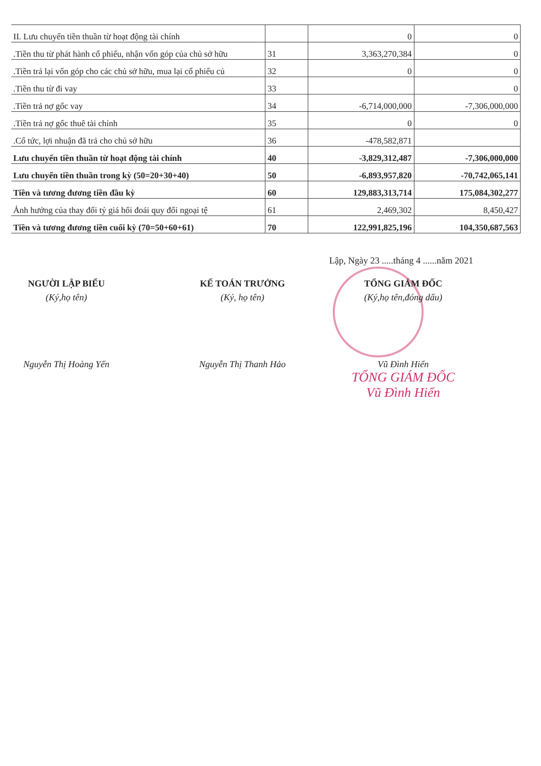| II. Lưu chuyển tiền thuần từ hoạt động tài chính | | 0 | 0 |
| .Tiền thu từ phát hành cổ phiếu, nhận vốn góp của chủ sở hữu | 31 | 3,363,270,384 | 0 |
| .Tiền trả lại vốn góp cho các chủ sở hữu, mua lại cổ phiếu củ | 32 | 0 | 0 |
| .Tiền thu từ đi vay | 33 | | 0 |
| .Tiền trả nợ gốc vay | 34 | -6,714,000,000 | -7,306,000,000 |
| .Tiền trả nợ gốc thuê tài chính | 35 | 0 | 0 |
| .Cổ tức, lợi nhuận đã trả cho chủ sở hữu | 36 | -478,582,871 | |
| Lưu chuyển tiền thuần từ hoạt động tài chính | 40 | -3,829,312,487 | -7,306,000,000 |
| Lưu chuyển tiền thuần trong kỳ (50=20+30+40) | 50 | -6,893,957,820 | -70,742,065,141 |
| Tiền và tương đương tiền đầu kỳ | 60 | 129,883,313,714 | 175,084,302,277 |
| Ảnh hưởng của thay đổi tỷ giá hối đoái quy đổi ngoại tệ | 61 | 2,469,302 | 8,450,427 |
| Tiền và tương đương tiền cuối kỳ (70=50+60+61) | 70 | 122,991,825,196 | 104,350,687,563 |
Lập, Ngày 23 .....tháng 4 ......năm 2021
NGƯỜI LẬP BIỂU
(Ký,họ tên)
Nguyễn Thị Hoàng Yến
KẾ TOÁN TRƯỞNG
(Ký, họ tên)
Nguyễn Thị Thanh Hảo
TỔNG GIÁM ĐỐC
(Ký,họ tên,đóng dấu)
Vũ Đình Hiển
TỔNG GIÁM ĐỐC
Vũ Đình Hiển